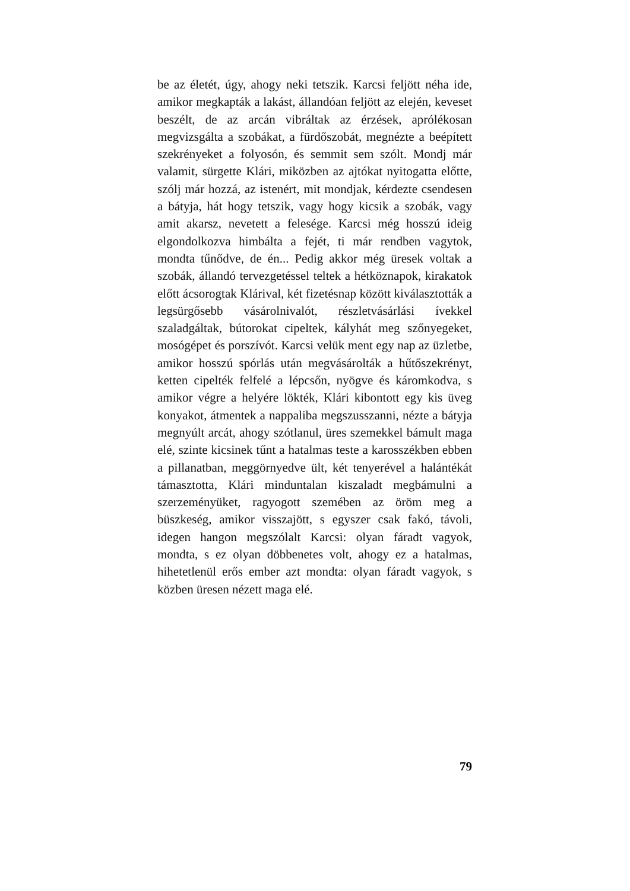be az életét, úgy, ahogy neki tetszik. Karcsi feljött néha ide, amikor megkapták a lakást, állandóan feljött az elején, keveset beszélt, de az arcán vib­ráltak az érzések, aprólékosan megvizsgálta a szo­bákat, a fürdőszobát, megnézte a beépített szekré­nyeket a folyosón, és semmit sem szólt. Mondj már valamit, sürgette Klári, miközben az ajtókat nyitogatta előtte, szólj már hozzá, az istenért, mit mondjak, kérdezte csendesen a bátyja, hát hogy tetszik, vagy hogy kicsik a szobák, vagy amit akarsz, nevetett a felesége. Karcsi még hosszú ideig elgondolkozva himbálta a fejét, ti már rend­ben vagytok, mondta tűnődve, de én... Pedig ak­kor még üresek voltak a szobák, állandó tervez­getéssel teltek a hétköznapok, kirakatok előtt ácsorogtak Klárival, két fizetésnap között kivá­lasztották a legsürgősebb vásárolnivalót, részlet­vásárlási ívekkel szaladgáltak, bútorokat cipel­tek, kályhát meg szőnyegeket, mosógépet és por­szívót. Karcsi velük ment egy nap az üzletbe, ami­kor hosszú spórlás után megvásárolták a hűtő­szekrényt, ketten cipelték felfelé a lépcsőn, nyögve és káromkodva, s amikor végre a helyére lökték, Klári kibontott egy kis üveg konyakot, átmentek a nappaliba megszusszanni, nézte a bátyja meg­nyúlt arcát, ahogy szótlanul, üres szemekkel bá­mult maga elé, szinte kicsinek tűnt a hatalmas teste a karosszékben ebben a pillanatban, meggör­nyedve ült, két tenyerével a halántékát támasz­totta, Klári minduntalan kiszaladt megbámulni a szerzeményüket, ragyogott szemében az öröm meg a büszkeség, amikor visszajött, s egyszer csak fakó, távoli, idegen hangon megszólalt Kar­csi: olyan fáradt vagyok, mondta, s ez olyan döb­benetes volt, ahogy ez a hatalmas, hihetetlenül erős ember azt mondta: olyan fáradt vagyok, s közben üresen nézett maga elé.
79